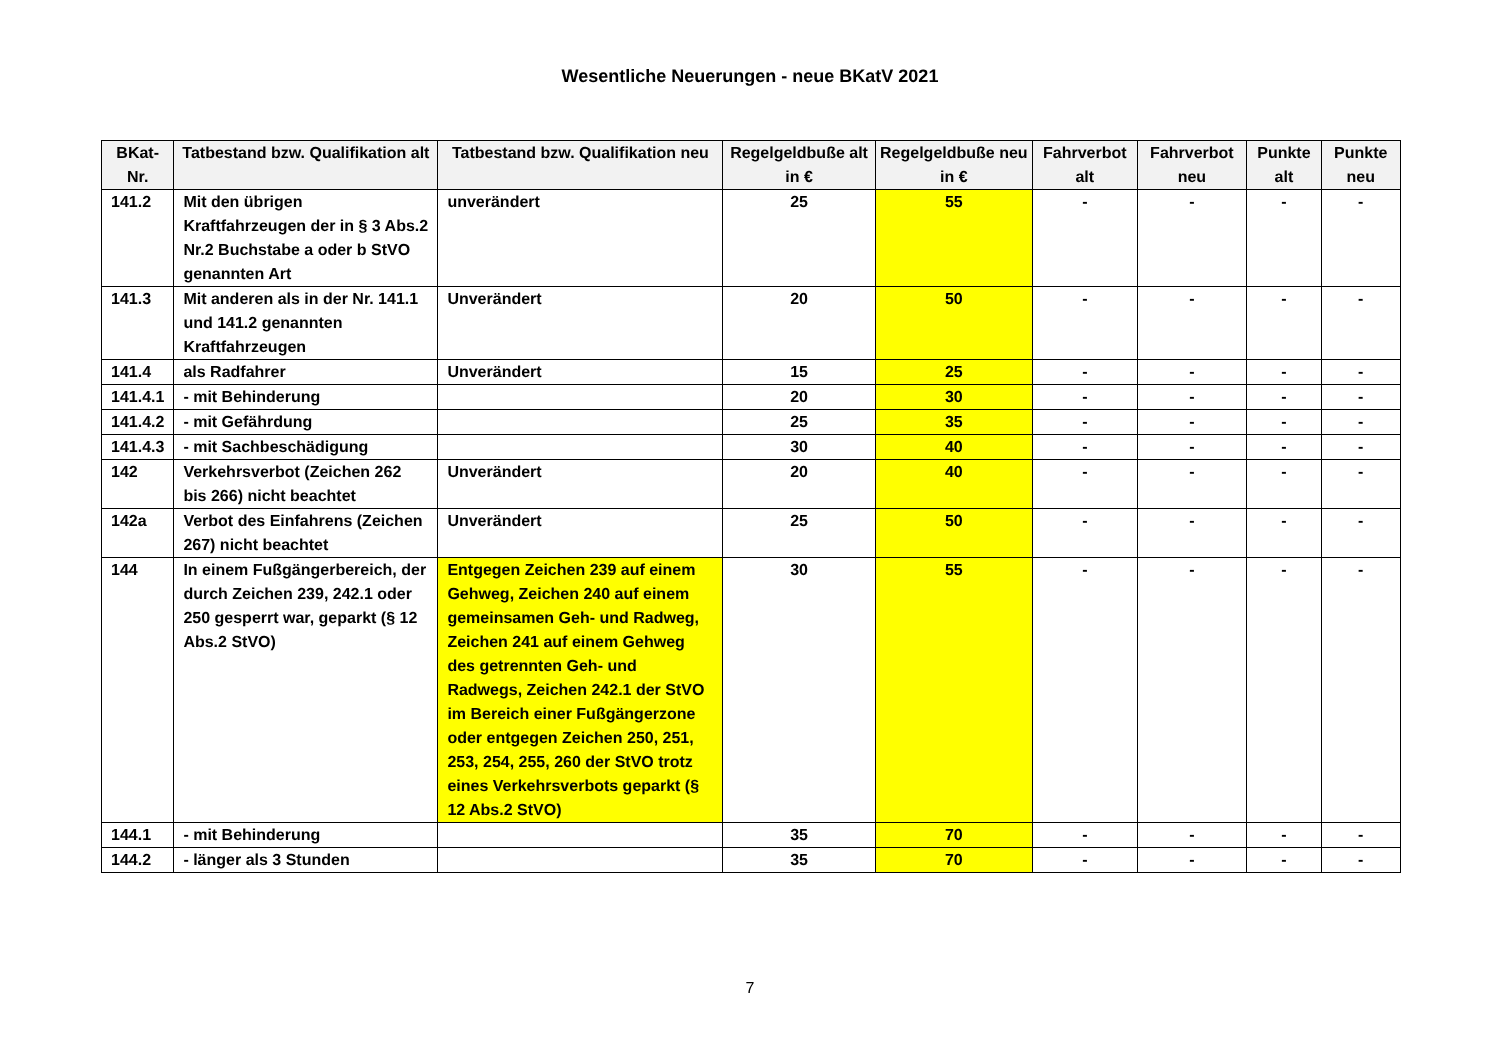Wesentliche Neuerungen - neue BKatV 2021
| BKat- Nr. | Tatbestand bzw. Qualifikation alt | Tatbestand bzw. Qualifikation neu | Regelgeldbuße alt in € | Regelgeldbuße neu in € | Fahrverbot alt | Fahrverbot neu | Punkte alt | Punkte neu |
| --- | --- | --- | --- | --- | --- | --- | --- | --- |
| 141.2 | Mit den übrigen Kraftfahrzeugen der in § 3 Abs.2 Nr.2 Buchstabe a oder b StVO genannten Art | unverändert | 25 | 55 | - | - | - | - |
| 141.3 | Mit anderen als in der Nr. 141.1 und 141.2 genannten Kraftfahrzeugen | Unverändert | 20 | 50 | - | - | - | - |
| 141.4 | als Radfahrer | Unverändert | 15 | 25 | - | - | - | - |
| 141.4.1 | - mit Behinderung | | 20 | 30 | - | - | - | - |
| 141.4.2 | - mit Gefährdung | | 25 | 35 | - | - | - | - |
| 141.4.3 | - mit Sachbeschädigung | | 30 | 40 | - | - | - | - |
| 142 | Verkehrsverbot (Zeichen 262 bis 266) nicht beachtet | Unverändert | 20 | 40 | - | - | - | - |
| 142a | Verbot des Einfahrens (Zeichen 267) nicht beachtet | Unverändert | 25 | 50 | - | - | - | - |
| 144 | In einem Fußgängerbereich, der durch Zeichen 239, 242.1 oder 250 gesperrt war, geparkt (§ 12 Abs.2 StVO) | Entgegen Zeichen 239 auf einem Gehweg, Zeichen 240 auf einem gemeinsamen Geh- und Radweg, Zeichen 241 auf einem Gehweg des getrennten Geh- und Radwegs, Zeichen 242.1 der StVO im Bereich einer Fußgängerzone oder entgegen Zeichen 250, 251, 253, 254, 255, 260 der StVO trotz eines Verkehrsverbots geparkt (§ 12 Abs.2 StVO) | 30 | 55 | - | - | - | - |
| 144.1 | - mit Behinderung | | 35 | 70 | - | - | - | - |
| 144.2 | - länger als 3 Stunden | | 35 | 70 | - | - | - | - |
7